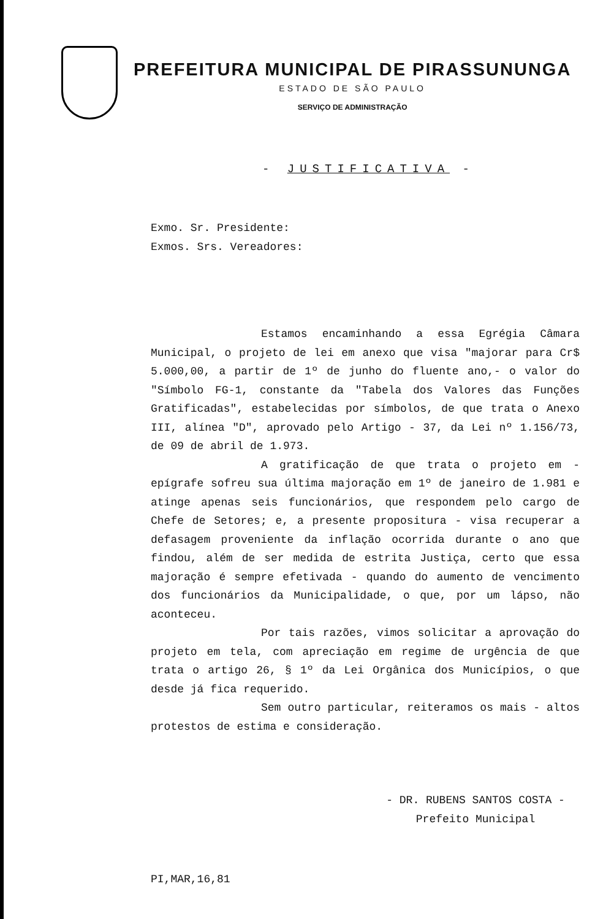PREFEITURA MUNICIPAL DE PIRASSUNUNGA
ESTADO DE SÃO PAULO
SERVIÇO DE ADMINISTRAÇÃO
- JUSTIFICATIVA -
Exmo. Sr. Presidente:
Exmos. Srs. Vereadores:
Estamos encaminhando a essa Egrégia Câmara Municipal, o projeto de lei em anexo que visa "majorar para Cr$ 5.000,00, a partir de 1º de junho do fluente ano,- o valor do "Símbolo FG-1, constante da "Tabela dos Valores das Funções Gratificadas", estabelecidas por símbolos, de que trata o Anexo III, alínea "D", aprovado pelo Artigo - 37, da Lei nº 1.156/73, de 09 de abril de 1.973.
A gratificação de que trata o projeto em - epígrafe sofreu sua última majoração em 1º de janeiro de 1.981 e atinge apenas seis funcionários, que respondem pelo cargo de Chefe de Setores; e, a presente propositura - visa recuperar a defasagem proveniente da inflação ocorrida durante o ano que findou, além de ser medida de estrita Justiça, certo que essa majoração é sempre efetivada - quando do aumento de vencimento dos funcionários da Municipalidade, o que, por um lápso, não aconteceu.
Por tais razões, vimos solicitar a aprovação do projeto em tela, com apreciação em regime de urgência de que trata o artigo 26, § 1º da Lei Orgânica dos Municípios, o que desde já fica requerido.
Sem outro particular, reiteramos os mais - altos protestos de estima e consideração.
- DR. RUBENS SANTOS COSTA -
Prefeito Municipal
PI,MAR,16,81